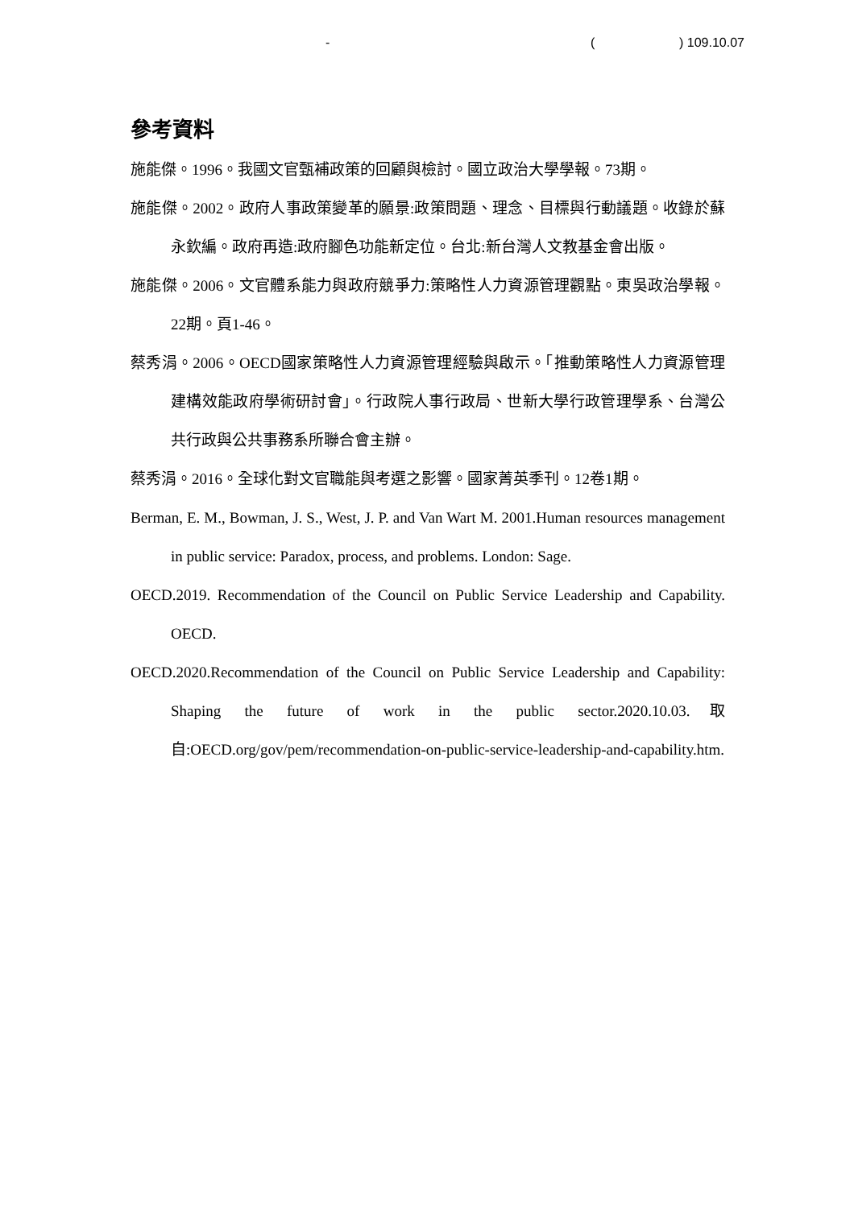- ( ) 109.10.07
參考資料
施能傑。1996。我國文官甄補政策的回顧與檢討。國立政治大學學報。73期。
施能傑。2002。政府人事政策變革的願景:政策問題、理念、目標與行動議題。收錄於蘇永欽編。政府再造:政府腳色功能新定位。台北:新台灣人文教基金會出版。
施能傑。2006。文官體系能力與政府競爭力:策略性人力資源管理觀點。東吳政治學報。22期。頁1-46。
蔡秀涓。2006。OECD國家策略性人力資源管理經驗與啟示。「推動策略性人力資源管理建構效能政府學術研討會」。行政院人事行政局、世新大學行政管理學系、台灣公共行政與公共事務系所聯合會主辦。
蔡秀涓。2016。全球化對文官職能與考選之影響。國家菁英季刊。12卷1期。
Berman, E. M., Bowman, J. S., West, J. P. and Van Wart M. 2001.Human resources management in public service: Paradox, process, and problems. London: Sage.
OECD.2019. Recommendation of the Council on Public Service Leadership and Capability. OECD.
OECD.2020.Recommendation of the Council on Public Service Leadership and Capability: Shaping the future of work in the public sector.2020.10.03.取自:OECD.org/gov/pem/recommendation-on-public-service-leadership-and-capability.htm.